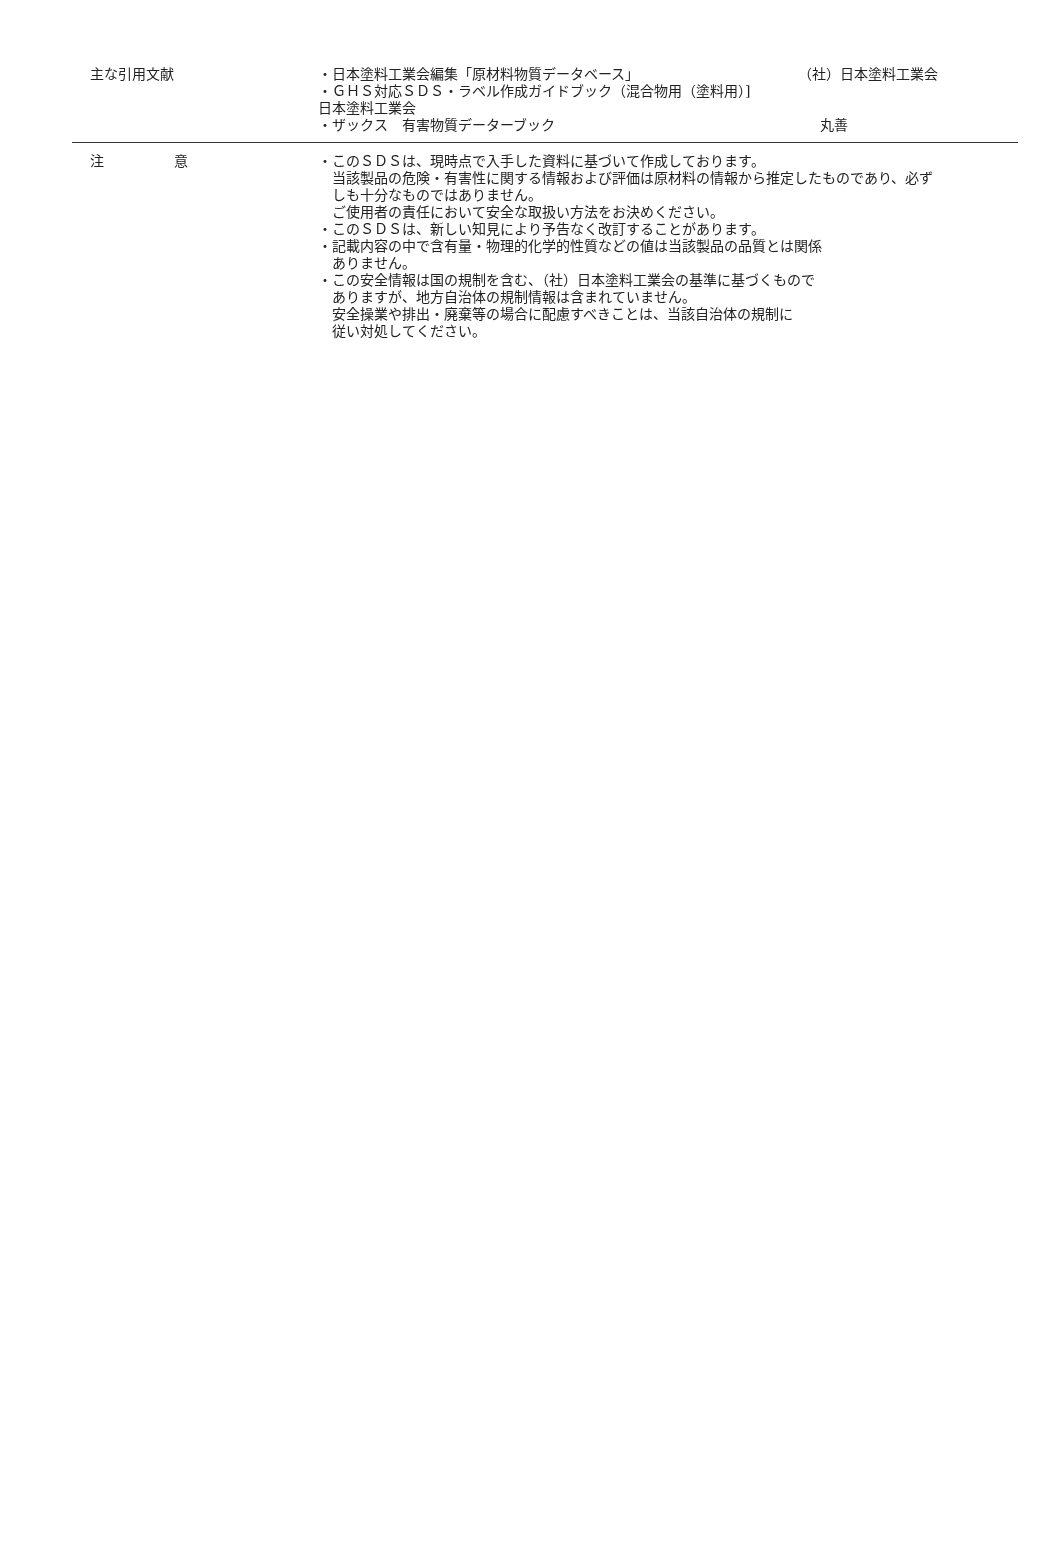主な引用文献 ・日本塗料工業会編集「原材料物質データベース」 （社）日本塗料工業会
・ＧＨＳ対応ＳＤＳ・ラベル作成ガイドブック（混合物用（塗料用）]
日本塗料工業会
・ザックス　有害物質データーブック 丸善
注　　　　　意 ・このＳＤＳは、現時点で入手した資料に基づいて作成しております。
当該製品の危険・有害性に関する情報および評価は原材料の情報から推定したものであり、必ずしも十分なものではありません。
ご使用者の責任において安全な取扱い方法をお決めください。
・このＳＤＳは、新しい知見により予告なく改訂することがあります。
・記載内容の中で含有量・物理的化学的性質などの値は当該製品の品質とは関係
ありません。
・この安全情報は国の規制を含む、（社）日本塗料工業会の基準に基づくもので
ありますが、地方自治体の規制情報は含まれていません。
安全操業や排出・廃棄等の場合に配慮すべきことは、当該自治体の規制に
従い対処してください。